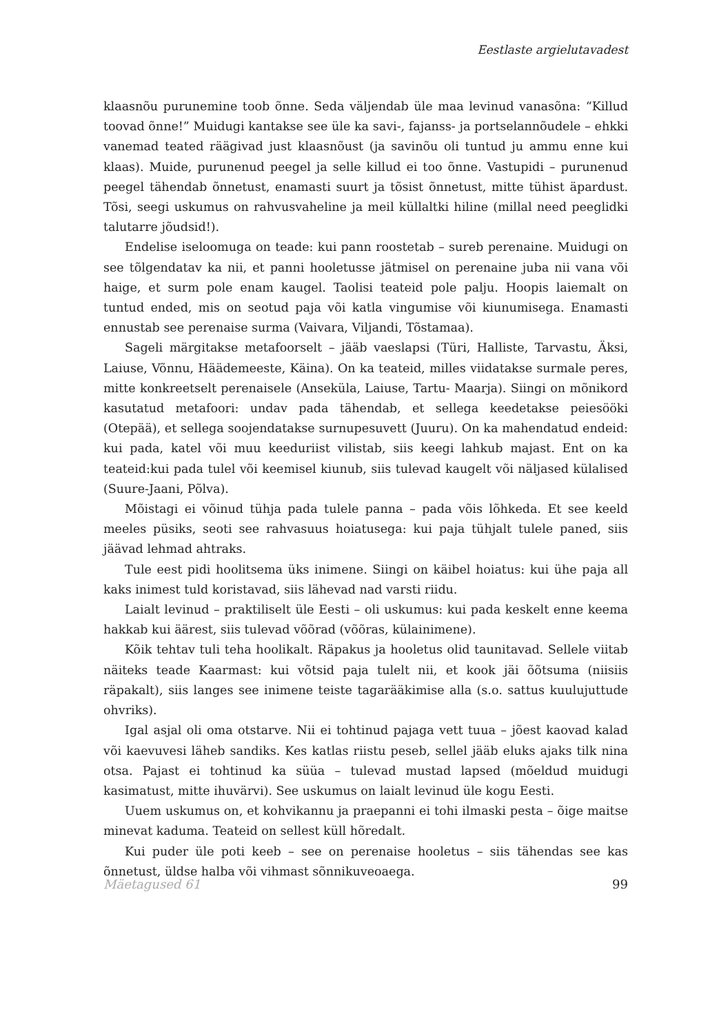Eestlaste argielutavadest
klaasnõu purunemine toob õnne. Seda väljendab üle maa levinud vanasõna: “Killud toovad õnne!” Muidugi kantakse see üle ka savi-, fajanss- ja portselannõudele – ehkki vanemad teated räägivad just klaasnõust (ja savinõu oli tuntud ju ammu enne kui klaas). Muide, purunenud peegel ja selle killud ei too õnne. Vastupidi – purunenud peegel tähendab õnnetust, enamasti suurt ja tõsist õnnetust, mitte tühist äpardust. Tõsi, seegi uskumus on rahvusvaheline ja meil küllaltki hiline (millal need peeglidki talutarre jõudsid!).
Endelise iseloomuga on teade: kui pann roostetab – sureb perenaine. Muidugi on see tõlgendatav ka nii, et panni hooletusse jätmisel on perenaine juba nii vana või haige, et surm pole enam kaugel. Taolisi teateid pole palju. Hoopis laiemalt on tuntud ended, mis on seotud paja või katla vingumise või kiunumisega. Enamasti ennustab see perenaise surma (Vaivara, Viljandi, Tõstamaa).
Sageli märgitakse metafoorselt – jääb vaeslapsi (Türi, Halliste, Tarvastu, Äksi, Laiuse, Võnnu, Häädemeeste, Käina). On ka teateid, milles viidatakse surmale peres, mitte konkreetselt perenaisele (Anseküla, Laiuse, Tartu- Maarja). Siingi on mõnikord kasutatud metafoori: undav pada tähendab, et sellega keedetakse peiesööki (Otepää), et sellega soojendatakse surnupesuvett (Juuru). On ka mahendatud endeid: kui pada, katel või muu keeduriist vilistab, siis keegi lahkub majast. Ent on ka teateid:kui pada tulel või keemisel kiunub, siis tulevad kaugelt või näljased külalised (Suure-Jaani, Põlva).
Mõistagi ei võinud tühja pada tulele panna – pada võis lõhkeda. Et see keeld meeles püsiks, seoti see rahvasuus hoiatusega: kui paja tühjalt tulele paned, siis jäävad lehmad ahtraks.
Tule eest pidi hoolitsema üks inimene. Siingi on käibel hoiatus: kui ühe paja all kaks inimest tuld koristavad, siis lähevad nad varsti riidu.
Laialt levinud – praktiliselt üle Eesti – oli uskumus: kui pada keskelt enne keema hakkab kui äärest, siis tulevad võõrad (võõras, külainimene).
Kõik tehtav tuli teha hoolikalt. Räpakus ja hooletus olid taunitavad. Sellele viitab näiteks teade Kaarmast: kui võtsid paja tulelt nii, et kook jäi õõtsuma (niisiis räpakalt), siis langes see inimene teiste tagarääkimise alla (s.o. sattus kuulujuttude ohvriks).
Igal asjal oli oma otstarve. Nii ei tohtinud pajaga vett tuua – jõest kaovad kalad või kaevuvesi läheb sandiks. Kes katlas riistu peseb, sellel jääb eluks ajaks tilk nina otsa. Pajast ei tohtinud ka süüa – tulevad mustad lapsed (mõeldud muidugi kasimatust, mitte ihuvärvi). See uskumus on laialt levinud üle kogu Eesti.
Uuem uskumus on, et kohvikannu ja praepanni ei tohi ilmaski pesta – õige maitse minevat kaduma. Teateid on sellest küll hõredalt.
Kui puder üle poti keeb – see on perenaise hooletus – siis tähendas see kas õnnetust, üldse halba või vihmast sõnnikuveoaega.
Mäetagused 61 99